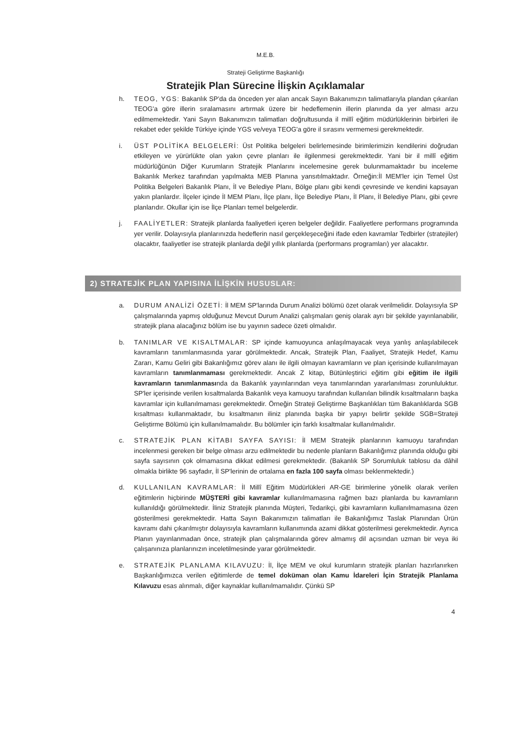M.E.B.
Strateji Geliştirme Başkanlığı
Stratejik Plan Sürecine İlişkin Açıklamalar
h. TEOG, YGS: Bakanlık SP'da da önceden yer alan ancak Sayın Bakanımızın talimatlarıyla plandan çıkarılan TEOG'a göre illerin sıralamasını artırmak üzere bir hedeflemenin illerin planında da yer alması arzu edilmemektedir. Yani Sayın Bakanımızın talimatları doğrultusunda il millî eğitim müdürlüklerinin birbirleri ile rekabet eder şekilde Türkiye içinde YGS ve/veya TEOG'a göre il sırasını vermemesi gerekmektedir.
i. ÜST POLİTİKA BELGELERİ: Üst Politika belgeleri belirlemesinde birimlerimizin kendilerini doğrudan etkileyen ve yürürlükte olan yakın çevre planları ile ilgilenmesi gerekmektedir. Yani bir il millî eğitim müdürlüğünün Diğer Kurumların Stratejik Planlarını incelemesine gerek bulunmamaktadır bu inceleme Bakanlık Merkez tarafından yapılmakta MEB Planına yansıtılmaktadır. Örneğin:İl MEM'ler için Temel Üst Politika Belgeleri Bakanlık Planı, İl ve Belediye Planı, Bölge planı gibi kendi çevresinde ve kendini kapsayan yakın planlardır. İlçeler içinde İl MEM Planı, İlçe planı, İlçe Belediye Planı, İl Planı, İl Belediye Planı, gibi çevre planlarıdır. Okullar için ise İlçe Planları temel belgelerdir.
j. FAALİYETLER: Stratejik planlarda faaliyetleri içeren belgeler değildir. Faaliyetlere performans programında yer verilir. Dolayısıyla planlarınızda hedeflerin nasıl gerçekleşeceğini ifade eden kavramlar Tedbirler (stratejiler) olacaktır, faaliyetler ise stratejik planlarda değil yıllık planlarda (performans programları) yer alacaktır.
2) STRATEJİK PLAN YAPISINA İLİŞKİN HUSUSLAR:
a. DURUM ANALİZİ ÖZETİ: İl MEM SP'larında Durum Analizi bölümü özet olarak verilmelidir. Dolayısıyla SP çalışmalarında yapmış olduğunuz Mevcut Durum Analizi çalışmaları geniş olarak ayrı bir şekilde yayınlanabilir, stratejik plana alacağınız bölüm ise bu yayının sadece özeti olmalıdır.
b. TANIMLAR VE KISALTMALAR: SP içinde kamuoyunca anlaşılmayacak veya yanlış anlaşılabilecek kavramların tanımlanmasında yarar görülmektedir. Ancak, Stratejik Plan, Faaliyet, Stratejik Hedef, Kamu Zararı, Kamu Geliri gibi Bakanlığımız görev alanı ile ilgili olmayan kavramların ve plan içerisinde kullanılmayan kavramların tanımlanmaması gerekmektedir. Ancak Z kitap, Bütünleştirici eğitim gibi eğitim ile ilgili kavramların tanımlanmasında da Bakanlık yayınlarından veya tanımlarından yararlanılması zorunluluktur. SP'ler içerisinde verilen kısaltmalarda Bakanlık veya kamuoyu tarafından kullanılan bilindik kısaltmaların başka kavramlar için kullanılmaması gerekmektedir. Örneğin Strateji Geliştirme Başkanlıkları tüm Bakanlıklarda SGB kısaltması kullanmaktadır, bu kısaltmanın iliniz planında başka bir yapıyı belirtir şekilde SGB=Strateji Geliştirme Bölümü için kullanılmamalıdır. Bu bölümler için farklı kısaltmalar kullanılmalıdır.
c. STRATEJİK PLAN KİTABI SAYFA SAYISI: İl MEM Stratejik planlarının kamuoyu tarafından incelenmesi gereken bir belge olması arzu edilmektedir bu nedenle planların Bakanlığımız planında olduğu gibi sayfa sayısının çok olmamasına dikkat edilmesi gerekmektedir. (Bakanlık SP Sorumluluk tablosu da dâhil olmakla birlikte 96 sayfadır, İl SP'lerinin de ortalama en fazla 100 sayfa olması beklenmektedir.)
d. KULLANILAN KAVRAMLAR: İl Millî Eğitim Müdürlükleri AR-GE birimlerine yönelik olarak verilen eğitimlerin hiçbirinde MÜŞTERİ gibi kavramlar kullanılmamasına rağmen bazı planlarda bu kavramların kullanıldığı görülmektedir. İliniz Stratejik planında Müşteri, Tedarikçi, gibi kavramların kullanılmamasına özen gösterilmesi gerekmektedir. Hatta Sayın Bakanımızın talimatları ile Bakanlığımız Taslak Planından Ürün kavramı dahi çıkarılmıştır dolayısıyla kavramların kullanımında azami dikkat gösterilmesi gerekmektedir. Ayrıca Planın yayınlanmadan önce, stratejik plan çalışmalarında görev almamış dil açısından uzman bir veya iki çalışanınıza planlarınızın inceletilmesinde yarar görülmektedir.
e. STRATEJİK PLANLAMA KILAVUZU: İl, İlçe MEM ve okul kurumların stratejik planları hazırlanırken Başkanlığımızca verilen eğitimlerde de temel doküman olan Kamu İdareleri İçin Stratejik Planlama Kılavuzu esas alınmalı, diğer kaynaklar kullanılmamalıdır. Çünkü SP
4